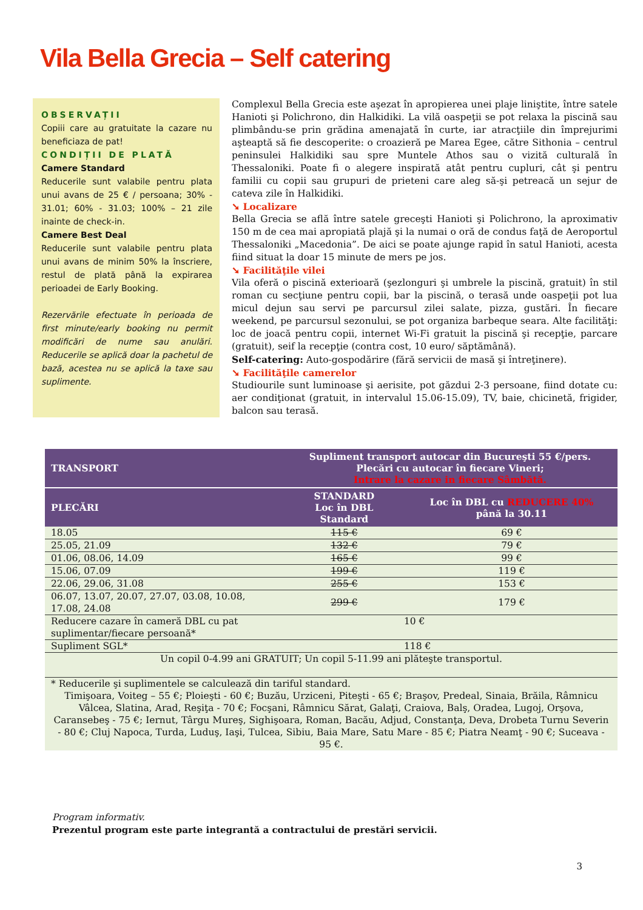Vila Bella Grecia – Self catering
OBSERVAȚII
Copiii care au gratuitate la cazare nu beneficiaza de pat!
CONDIȚII DE PLATĂ
Camere Standard
Reducerile sunt valabile pentru plata unui avans de 25 € / persoana; 30% - 31.01; 60% - 31.03; 100% – 21 zile inainte de check-in.
Camere Best Deal
Reducerile sunt valabile pentru plata unui avans de minim 50% la înscriere, restul de plată până la expirarea perioadei de Early Booking.
Rezervările efectuate în perioada de first minute/early booking nu permit modificări de nume sau anulări. Reducerile se aplică doar la pachetul de bază, acestea nu se aplică la taxe sau suplimente.
Complexul Bella Grecia este aşezat în apropierea unei plaje liniştite, între satele Hanioti şi Polichrono, din Halkidiki. La vilă oaspeţii se pot relaxa la piscină sau plimbându-se prin grădina amenajată în curte, iar atracţiile din împrejurimi aşteaptă să fie descoperite: o croazieră pe Marea Egee, către Sithonia – centrul peninsulei Halkidiki sau spre Muntele Athos sau o vizită culturală în Thessaloniki. Poate fi o alegere inspirată atât pentru cupluri, cât şi pentru familii cu copii sau grupuri de prieteni care aleg să-şi petreacă un sejur de cateva zile în Halkidiki.
➘ Localizare
Bella Grecia se află între satele greceşti Hanioti şi Polichrono, la aproximativ 150 m de cea mai apropiată plajă şi la numai o oră de condus faţă de Aeroportul Thessaloniki „Macedonia”. De aici se poate ajunge rapid în satul Hanioti, acesta fiind situat la doar 15 minute de mers pe jos.
➘ Facilităţile vilei
Vila oferă o piscină exterioară (şezlonguri şi umbrele la piscină, gratuit) în stil roman cu secţiune pentru copii, bar la piscină, o terasă unde oaspeţii pot lua micul dejun sau servi pe parcursul zilei salate, pizza, gustări. În fiecare weekend, pe parcursul sezonului, se pot organiza barbeque seara. Alte facilităţi: loc de joacă pentru copii, internet Wi-Fi gratuit la piscină şi recepţie, parcare (gratuit), seif la recepţie (contra cost, 10 euro/ săptămână).
Self-catering: Auto-gospodărire (fără servicii de masă şi întreţinere).
➘ Facilităţile camerelor
Studiourile sunt luminoase şi aerisite, pot găzdui 2-3 persoane, fiind dotate cu: aer condiţionat (gratuit, in intervalul 15.06-15.09), TV, baie, chicinetă, frigider, balcon sau terasă.
| TRANSPORT | Supliment transport autocar din Bucureşti 55 €/pers. Plecări cu autocar în fiecare Vineri; Intrare la cazare in fiecare Sâmbătă. | |
| --- | --- | --- |
| PLECĂRI | STANDARD Loc în DBL Standard | Loc în DBL cu REDUCERE 40% până la 30.11 |
| 18.05 | 115 € | 69 € |
| 25.05, 21.09 | 132 € | 79 € |
| 01.06, 08.06, 14.09 | 165 € | 99 € |
| 15.06, 07.09 | 199 € | 119 € |
| 22.06, 29.06, 31.08 | 255 € | 153 € |
| 06.07, 13.07, 20.07, 27.07, 03.08, 10.08, 17.08, 24.08 | 299 € | 179 € |
| Reducere cazare în cameră DBL cu pat suplimentar/fiecare persoană* | 10 € | |
| Supliment SGL* | 118 € | |
| Un copil 0-4.99 ani GRATUIT; Un copil 5-11.99 ani plăteşte transportul. | | |
| * Reducerile şi suplimentele se calculează din tariful standard. Timişoara, Voiteg – 55 €; Ploieşti - 60 €; Buzău, Urziceni, Piteşti - 65 €; Braşov, Predeal, Sinaia, Brăila, Râmnicu Vâlcea, Slatina, Arad, Reşiţa - 70 €; Focşani, Râmnicu Sărat, Galaţi, Craiova, Balş, Oradea, Lugoj, Orşova, Caransebeş - 75 €; Iernut, Târgu Mureş, Sighişoara, Roman, Bacău, Adjud, Constanţa, Deva, Drobeta Turnu Severin - 80 €; Cluj Napoca, Turda, Luduş, Iaşi, Tulcea, Sibiu, Baia Mare, Satu Mare - 85 €; Piatra Neamţ - 90 €; Suceava - 95 €. | | |
Program informativ.
Prezentul program este parte integrantă a contractului de prestări servicii.
3